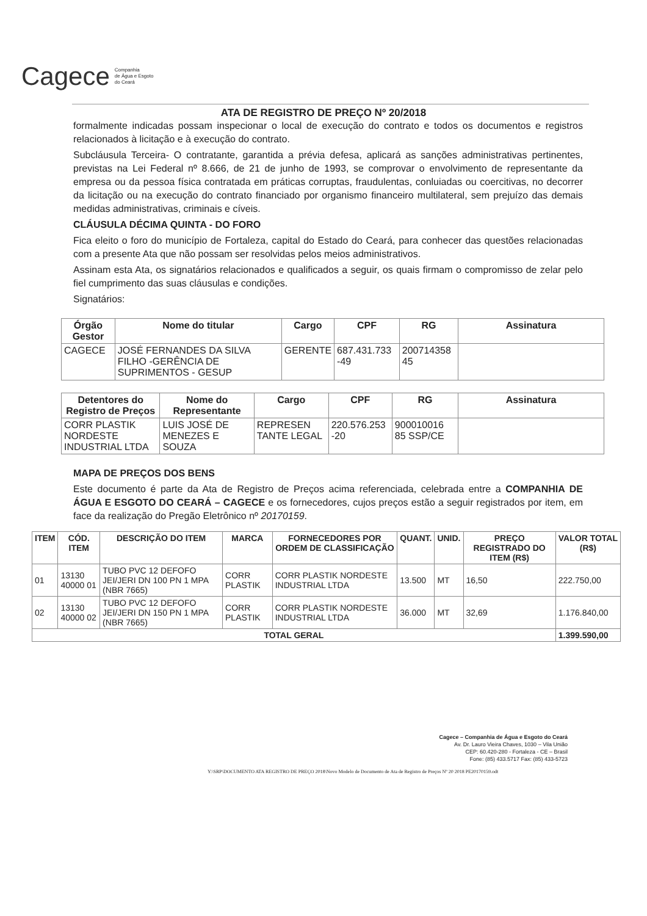Cagece Companhia
de Água e Esgoto
do Ceará
ATA DE REGISTRO DE PREÇO Nº 20/2018
formalmente indicadas possam inspecionar o local de execução do contrato e todos os documentos e registros relacionados à licitação e à execução do contrato.
Subcláusula Terceira- O contratante, garantida a prévia defesa, aplicará as sanções administrativas pertinentes, previstas na Lei Federal nº 8.666, de 21 de junho de 1993, se comprovar o envolvimento de representante da empresa ou da pessoa física contratada em práticas corruptas, fraudulentas, conluiadas ou coercitivas, no decorrer da licitação ou na execução do contrato financiado por organismo financeiro multilateral, sem prejuízo das demais medidas administrativas, criminais e cíveis.
CLÁUSULA DÉCIMA QUINTA - DO FORO
Fica eleito o foro do município de Fortaleza, capital do Estado do Ceará, para conhecer das questões relacionadas com a presente Ata que não possam ser resolvidas pelos meios administrativos.
Assinam esta Ata, os signatários relacionados e qualificados a seguir, os quais firmam o compromisso de zelar pelo fiel cumprimento das suas cláusulas e condições.
Signatários:
| Órgão Gestor | Nome do titular | Cargo | CPF | RG | Assinatura |
| --- | --- | --- | --- | --- | --- |
| CAGECE | JOSÉ FERNANDES DA SILVA FILHO -GERÊNCIA DE SUPRIMENTOS - GESUP | GERENTE | 687.431.733 -49 | 200714358 45 | |
| Detentores do Registro de Preços | Nome do Representante | Cargo | CPF | RG | Assinatura |
| --- | --- | --- | --- | --- | --- |
| CORR PLASTIK NORDESTE INDUSTRIAL LTDA | LUIS JOSÉ DE MENEZES E SOUZA | REPRESEN TANTE LEGAL | 220.576.253 -20 | 900010016 85 SSP/CE | |
MAPA DE PREÇOS DOS BENS
Este documento é parte da Ata de Registro de Preços acima referenciada, celebrada entre a COMPANHIA DE ÁGUA E ESGOTO DO CEARÁ – CAGECE e os fornecedores, cujos preços estão a seguir registrados por item, em face da realização do Pregão Eletrônico nº 20170159.
| ITEM | CÓD. ITEM | DESCRIÇÃO DO ITEM | MARCA | FORNECEDORES POR ORDEM DE CLASSIFICAÇÃO | QUANT. | UNID. | PREÇO REGISTRADO DO ITEM (R$) | VALOR TOTAL (R$) |
| --- | --- | --- | --- | --- | --- | --- | --- | --- |
| 01 | 13130 40000 01 | TUBO PVC 12 DEFOFO JEI/JERI DN 100 PN 1 MPA (NBR 7665) | CORR PLASTIK | CORR PLASTIK NORDESTE INDUSTRIAL LTDA | 13.500 | MT | 16,50 | 222.750,00 |
| 02 | 13130 40000 02 | TUBO PVC 12 DEFOFO JEI/JERI DN 150 PN 1 MPA (NBR 7665) | CORR PLASTIK | CORR PLASTIK NORDESTE INDUSTRIAL LTDA | 36.000 | MT | 32,69 | 1.176.840,00 |
| TOTAL GERAL | | | | | | | | 1.399.590,00 |
Cagece – Companhia de Água e Esgoto do Ceará
Av. Dr. Lauro Vieira Chaves, 1030 – Vila União
CEP: 60.420-280 - Fortaleza - CE – Brasil
Fone: (85) 433.5717 Fax: (85) 433-5723
Y:\SRP\DOCUMENTO ATA REGISTRO DE PREÇO 2018\Novo Modelo de Documento de Ata de Registro de Preços Nº 20 2018 PE20170159.odt